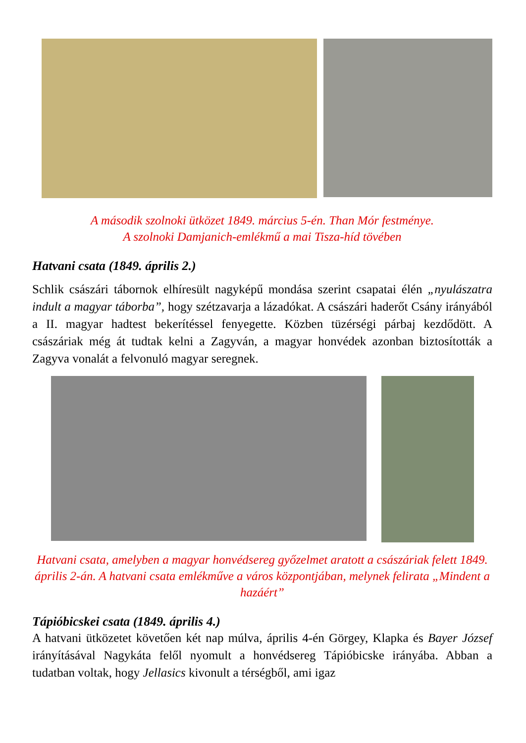A második szolnoki ütközet 1849. március 5-én. Than Mór festménye.
A szolnoki Damjanich-emlékmű a mai Tisza-híd tövében
Hatvani csata (1849. április 2.)
Schlik császári tábornok elhíresült nagyképű mondása szerint csapatai élén „nyulászatra indult a magyar táborba”, hogy szétzavarja a lázadókat. A császári haderőt Csány irányából a II. magyar hadtest bekerítéssel fenyegette. Közben tüzérségi párbaj kezdődött. A császáriak még át tudtak kelni a Zagyván, a magyar honvédek azonban biztosították a Zagyva vonalát a felvonuló magyar seregnek.
Hatvani csata, amelyben a magyar honvédsereg győzelmet aratott a császáriak felett 1849. április 2-án. A hatvani csata emlékműve a város központjában, melynek felirata „Mindent a hazáért”
Tápióbicskei csata (1849. április 4.)
A hatvani ütközetet követően két nap múlva, április 4-én Görgey, Klapka és Bayer József irányításával Nagykáta felől nyomult a honvédsereg Tápióbicske irányába. Abban a tudatban voltak, hogy Jellasics kivonult a térségből, ami igaz